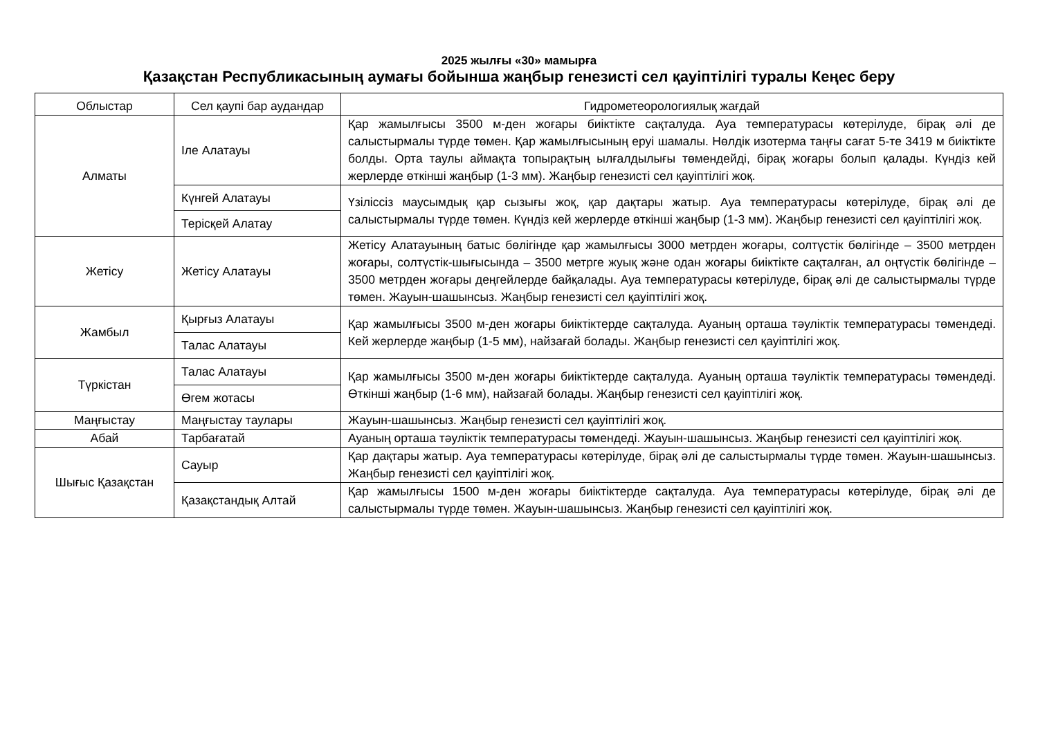2025 жылғы «30» мамырға
Қазақстан Республикасының аумағы бойынша жаңбыр генезисті сел қауіптілігі туралы Кеңес беру
| Облыстар | Сел қаупі бар аудандар | Гидрометеорологиялық жағдай |
| --- | --- | --- |
| Алматы | Іле Алатауы | Қар жамылғысы 3500 м-ден жоғары биіктікте сақталуда. Ауа температурасы көтерілуде, бірақ әлі де салыстырмалы түрде төмен. Қар жамылғысының еруі шамалы. Нөлдік изотерма таңғы сағат 5-те 3419 м биіктікте болды. Орта таулы аймақта топырақтың ылғалдылығы төмендейді, бірақ жоғары болып қалады. Күндіз кей жерлерде өткінші жаңбыр (1-3 мм). Жаңбыр генезисті сел қауіптілігі жоқ. |
| | Күнгей Алатауы | Үзіліссіз маусымдық қар сызығы жоқ, қар дақтары жатыр. Ауа температурасы көтерілуде, бірақ әлі де салыстырмалы түрде төмен. Күндіз кей жерлерде өткінші жаңбыр (1-3 мм). Жаңбыр генезисті сел қауіптілігі жоқ. |
| | Терісқей Алатау | |
| Жетісу | Жетісу Алатауы | Жетісу Алатауының батыс бөлігінде қар жамылғысы 3000 метрден жоғары, солтүстік бөлігінде – 3500 метрден жоғары, солтүстік-шығысында – 3500 метрге жуық және одан жоғары биіктікте сақталған, ал оңтүстік бөлігінде – 3500 метрден жоғары деңгейлерде байқалады. Ауа температурасы көтерілуде, бірақ әлі де салыстырмалы түрде төмен. Жауын-шашынсыз. Жаңбыр генезисті сел қауіптілігі жоқ. |
| Жамбыл | Қырғыз Алатауы | Қар жамылғысы 3500 м-ден жоғары биіктіктерде сақталуда. Ауаның орташа тәуліктік температурасы төмендеді. Кей жерлерде жаңбыр (1-5 мм), найзағай болады. Жаңбыр генезисті сел қауіптілігі жоқ. |
| | Талас Алатауы | |
| Түркістан | Талас Алатауы | Қар жамылғысы 3500 м-ден жоғары биіктіктерде сақталуда. Ауаның орташа тәуліктік температурасы төмендеді. Өткінші жаңбыр (1-6 мм), найзағай болады. Жаңбыр генезисті сел қауіптілігі жоқ. |
| | Өгем жотасы | |
| Маңғыстау | Маңғыстау таулары | Жауын-шашынсыз. Жаңбыр генезисті сел қауіптілігі жоқ. |
| Абай | Тарбағатай | Ауаның орташа тәуліктік температурасы төмендеді. Жауын-шашынсыз. Жаңбыр генезисті сел қауіптілігі жоқ. |
| Шығыс Қазақстан | Сауыр | Қар дақтары жатыр. Ауа температурасы көтерілуде, бірақ әлі де салыстырмалы түрде төмен. Жауын-шашынсыз. Жаңбыр генезисті сел қауіптілігі жоқ. |
| | Қазақстандық Алтай | Қар жамылғысы 1500 м-ден жоғары биіктіктерде сақталуда. Ауа температурасы көтерілуде, бірақ әлі де салыстырмалы түрде төмен. Жауын-шашынсыз. Жаңбыр генезисті сел қауіптілігі жоқ. |